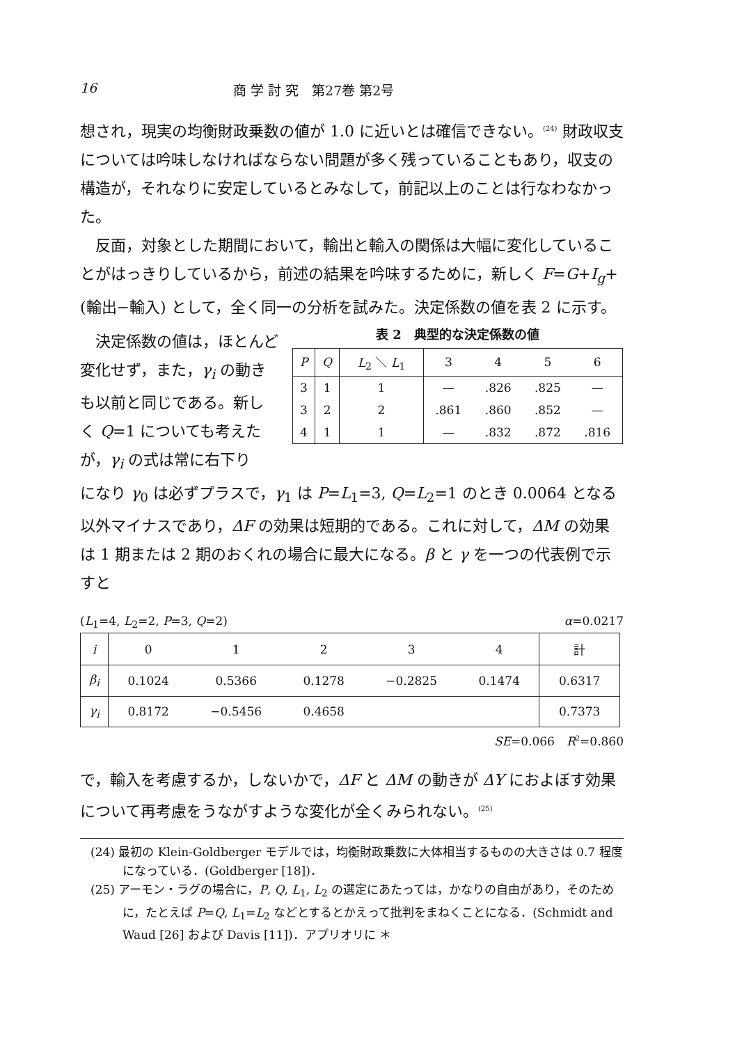16 商 学 討 究　第27巻 第2号
想され，現実の均衡財政乗数の値が 1.0 に近いとは確信できない。<sup>(24)</sup> 財政収支については吟味しなければならない問題が多く残っていることもあり，収支の構造が，それなりに安定しているとみなして，前記以上のことは行なわなかった。
反面，対象とした期間において，輸出と輸入の関係は大幅に変化していることがはっきりしているから，前述の結果を吟味するために，新しく F=G+I<sub>g</sub>+(輸出−輸入) として，全く同一の分析を試みた。決定係数の値を表 2 に示す。
決定係数の値は，ほとんど変化せず，また，γ<sub>i</sub> の動きも以前と同じである。新しく Q=1 についても考えたが，γ<sub>i</sub> の式は常に右下り
表 2　典型的な決定係数の値
| P | Q | L<sub>2</sub> ＼ L<sub>1</sub> | 3 | 4 | 5 | 6 |
| --- | --- | --- | --- | --- | --- | --- |
| 3 | 1 | 1 | — | .826 | .825 | — |
| 3 | 2 | 2 | .861 | .860 | .852 | — |
| 4 | 1 | 1 | — | .832 | .872 | .816 |
になり γ<sub>0</sub> は必ずプラスで，γ<sub>1</sub> は P=L<sub>1</sub>=3, Q=L<sub>2</sub>=1 のとき 0.0064 となる以外マイナスであり，ΔF の効果は短期的である。これに対して，ΔM の効果は 1 期または 2 期のおくれの場合に最大になる。β と γ を一つの代表例で示すと
(L<sub>1</sub>=4, L<sub>2</sub>=2, P=3, Q=2) α=0.0217
| i | 0 | 1 | 2 | 3 | 4 | 計 |
| --- | --- | --- | --- | --- | --- | --- |
| β<sub>i</sub> | 0.1024 | 0.5366 | 0.1278 | −0.2825 | 0.1474 | 0.6317 |
| γ<sub>i</sub> | 0.8172 | −0.5456 | 0.4658 | | | 0.7373 |
SE=0.066　R<sup>2</sup>=0.860
で，輸入を考慮するか，しないかで，ΔF と ΔM の動きが ΔY におよぼす効果について再考慮をうながすような変化が全くみられない。<sup>(25)</sup>
(24) 最初の Klein-Goldberger モデルでは，均衡財政乗数に大体相当するものの大きさは 0.7 程度になっている．(Goldberger [18])．
(25) アーモン・ラグの場合に，P, Q, L<sub>1</sub>, L<sub>2</sub> の選定にあたっては，かなりの自由があり，そのために，たとえば P=Q, L<sub>1</sub>=L<sub>2</sub> などとするとかえって批判をまねくことになる．(Schmidt and Waud [26] および Davis [11])．アプリオリに ＊